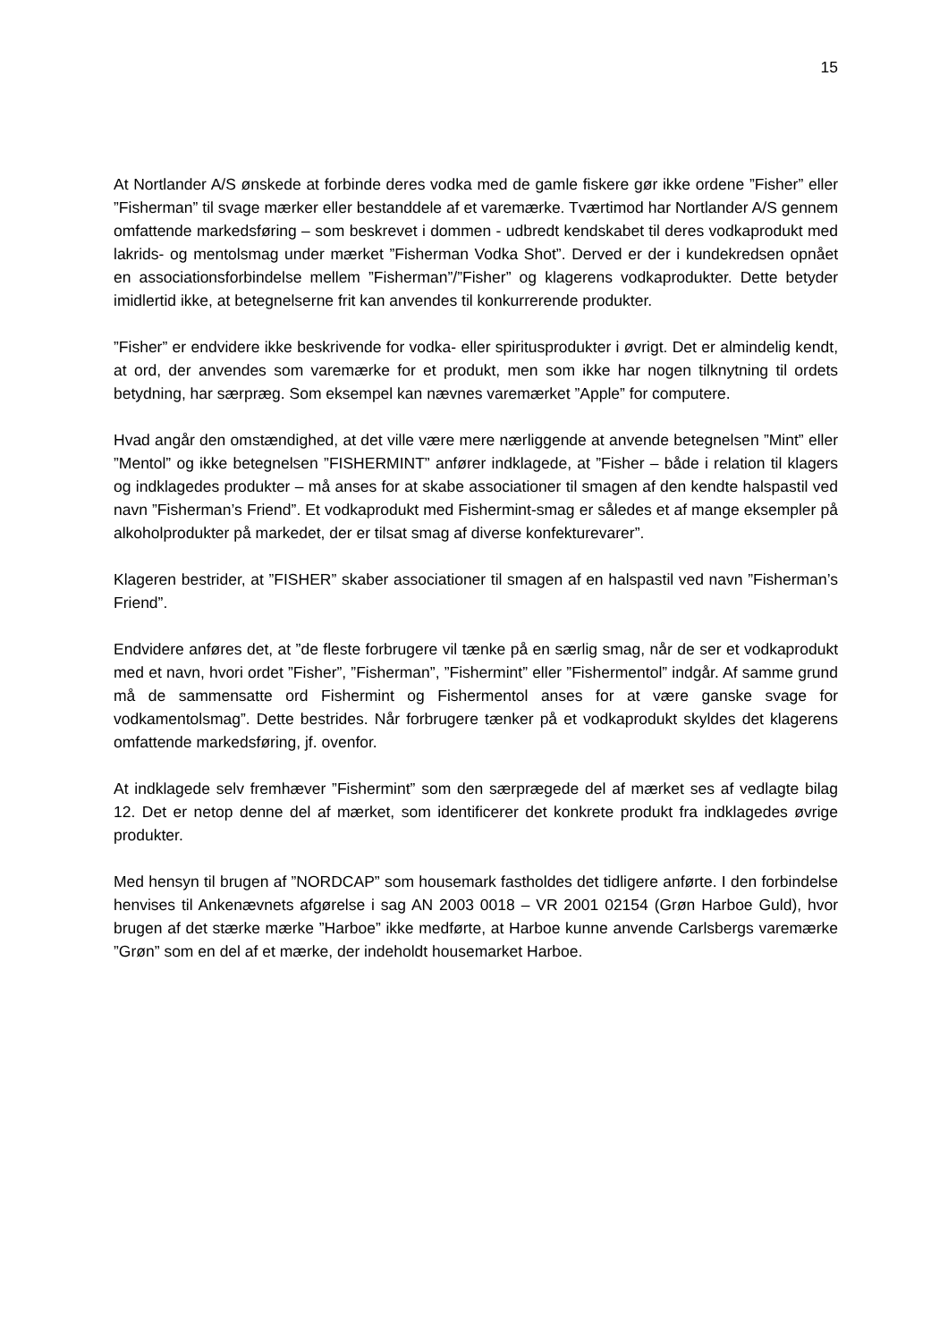15
At Nortlander A/S ønskede at forbinde deres vodka med de gamle fiskere gør ikke ordene ”Fisher” eller ”Fisherman” til svage mærker eller bestanddele af et varemærke. Tværtimod har Nortlander A/S gennem omfattende markedsføring – som beskrevet i dommen - udbredt kendskabet til deres vodkaprodukt med lakrids- og mentolsmag under mærket ”Fisherman Vodka Shot”. Derved er der i kundekredsen opnået en associationsforbindelse mellem ”Fisherman”/”Fisher” og klagerens vodkaprodukter. Dette betyder imidlertid ikke, at betegnelserne frit kan anvendes til konkurrerende produkter.
”Fisher” er endvidere ikke beskrivende for vodka- eller spiritusprodukter i øvrigt. Det er almindelig kendt, at ord, der anvendes som varemærke for et produkt, men som ikke har nogen tilknytning til ordets betydning, har særpræg. Som eksempel kan nævnes varemærket ”Apple” for computere.
Hvad angår den omstændighed, at det ville være mere nærliggende at anvende betegnelsen ”Mint” eller ”Mentol” og ikke betegnelsen ”FISHERMINT” anfører indklagede, at ”Fisher – både i relation til klagers og indklagedes produkter – må anses for at skabe associationer til smagen af den kendte halspastil ved navn ”Fisherman’s Friend”. Et vodkaprodukt med Fishermint-smag er således et af mange eksempler på alkoholprodukter på markedet, der er tilsat smag af diverse konfekturevarer”.
Klageren bestrider, at ”FISHER” skaber associationer til smagen af en halspastil ved navn ”Fisherman’s Friend”.
Endvidere anføres det, at ”de fleste forbrugere vil tænke på en særlig smag, når de ser et vodkaprodukt med et navn, hvori ordet ”Fisher”, ”Fisherman”, ”Fishermint” eller ”Fishermentol” indgår. Af samme grund må de sammensatte ord Fishermint og Fishermentol anses for at være ganske svage for vodkamentolsmag”. Dette bestrides. Når forbrugere tænker på et vodkaprodukt skyldes det klagerens omfattende markedsføring, jf. ovenfor.
At indklagede selv fremhæver ”Fishermint” som den særprægede del af mærket ses af vedlagte bilag 12. Det er netop denne del af mærket, som identificerer det konkrete produkt fra indklagedes øvrige produkter.
Med hensyn til brugen af ”NORDCAP” som housemark fastholdes det tidligere anførte. I den forbindelse henvises til Ankenævnets afgørelse i sag AN 2003 0018 – VR 2001 02154 (Grøn Harboe Guld), hvor brugen af det stærke mærke ”Harboe” ikke medførte, at Harboe kunne anvende Carlsbergs varemærke ”Grøn” som en del af et mærke, der indeholdt housemarket Harboe.